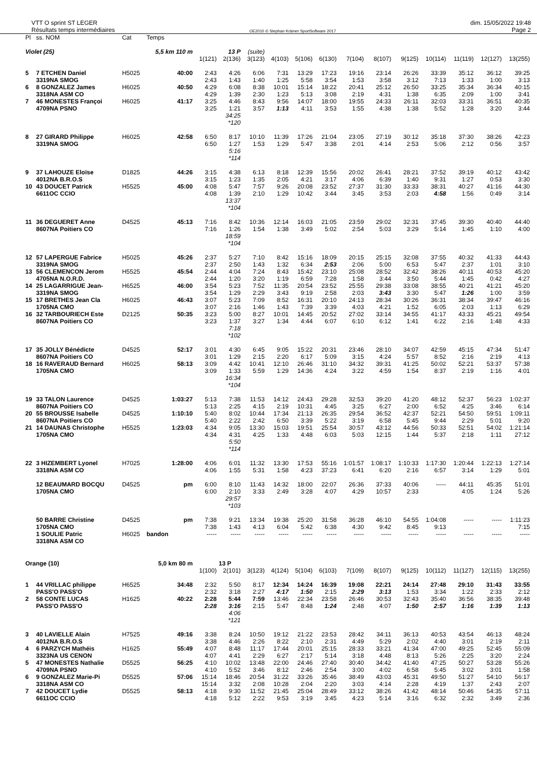VTT O sprint ST LEGER
Résultats temps intermédiaires
OE2010 © Stephan Krämer SportSoftware 2017
dim. 15/05/2022 19:48
Page 2
| Pl | ss. NOM | Cat | Temps | | | | | | | | | | | | | | |
| --- | --- | --- | --- | --- | --- | --- | --- | --- | --- | --- | --- | --- | --- | --- | --- | --- | --- |
| Violet (25) | | | 5,5 km 110 m | | 13 P | (suite) | | | | | | | | | | | |
| | | | | 1(121) | 2(136) | 3(123) | 4(103) | 5(106) | 6(130) | 7(104) | 8(107) | 9(125) | 10(114) | 11(119) | 12(127) | 13(255) | |
| 5 | 7 ETCHEN Daniel | H5025 | 40:00 | 2:43 | 4:26 | 6:06 | 7:31 | 13:29 | 17:23 | 19:16 | 23:14 | 26:26 | 33:39 | 35:12 | 36:12 | 39:25 | |
| | 3319NA SMOG | | | 2:43 | 1:43 | 1:40 | 1:25 | 5:58 | 3:54 | 1:53 | 3:58 | 3:12 | 7:13 | 1:33 | 1:00 | 3:13 | |
| 6 | 8 GONZALEZ James | H6025 | 40:50 | 4:29 | 6:08 | 8:38 | 10:01 | 15:14 | 18:22 | 20:41 | 25:12 | 26:50 | 33:25 | 35:34 | 36:34 | 40:15 | |
| | 3318NA ASM CO | | | 4:29 | 1:39 | 2:30 | 1:23 | 5:13 | 3:08 | 2:19 | 4:31 | 1:38 | 6:35 | 2:09 | 1:00 | 3:41 | |
| 7 | 46 MONESTES Françoi | H6025 | 41:17 | 3:25 | 4:46 | 8:43 | 9:56 | 14:07 | 18:00 | 19:55 | 24:33 | 26:11 | 32:03 | 33:31 | 36:51 | 40:35 | |
| | 4709NA PSNO | | | 3:25 | 1:21 | 3:57 | 1:13 | 4:11 | 3:53 | 1:55 | 4:38 | 1:38 | 5:52 | 1:28 | 3:20 | 3:44 | |
| | | | | | 34:25 *120 | | | | | | | | | | | | |
| 8 | 27 GIRARD Philippe | H6025 | 42:58 | 6:50 | 8:17 | 10:10 | 11:39 | 17:26 | 21:04 | 23:05 | 27:19 | 30:12 | 35:18 | 37:30 | 38:26 | 42:23 | |
| | 3319NA SMOG | | | 6:50 | 1:27 | 1:53 | 1:29 | 5:47 | 3:38 | 2:01 | 4:14 | 2:53 | 5:06 | 2:12 | 0:56 | 3:57 | |
| | | | | | 5:16 *114 | | | | | | | | | | | | |
| 9 | 37 LAHOUZE Eloïse | D1825 | 44:26 | 3:15 | 4:38 | 6:13 | 8:18 | 12:39 | 15:56 | 20:02 | 26:41 | 28:21 | 37:52 | 39:19 | 40:12 | 43:42 | |
| | 4012NA B.R.O.S | | | 3:15 | 1:23 | 1:35 | 2:05 | 4:21 | 3:17 | 4:06 | 6:39 | 1:40 | 9:31 | 1:27 | 0:53 | 3:30 | |
| 10 | 43 DOUCET Patrick | H5525 | 45:00 | 4:08 | 5:47 | 7:57 | 9:26 | 20:08 | 23:52 | 27:37 | 31:30 | 33:33 | 38:31 | 40:27 | 41:16 | 44:30 | |
| | 6611OC CCIO | | | 4:08 | 1:39 | 2:10 | 1:29 | 10:42 | 3:44 | 3:45 | 3:53 | 2:03 | 4:58 | 1:56 | 0:49 | 3:14 | |
| | | | | | 13:37 *104 | | | | | | | | | | | | |
| 11 | 36 DEGUERET Anne | D4525 | 45:13 | 7:16 | 8:42 | 10:36 | 12:14 | 16:03 | 21:05 | 23:59 | 29:02 | 32:31 | 37:45 | 39:30 | 40:40 | 44:40 | |
| | 8607NA Poitiers CO | | | 7:16 | 1:26 | 1:54 | 1:38 | 3:49 | 5:02 | 2:54 | 5:03 | 3:29 | 5:14 | 1:45 | 1:10 | 4:00 | |
| | | | | | 18:59 *104 | | | | | | | | | | | | |
| 12 | 57 LAPERGUE Fabrice | H5025 | 45:26 | 2:37 | 5:27 | 7:10 | 8:42 | 15:16 | 18:09 | 20:15 | 25:15 | 32:08 | 37:55 | 40:32 | 41:33 | 44:43 | |
| | 3319NA SMOG | | | 2:37 | 2:50 | 1:43 | 1:32 | 6:34 | 2:53 | 2:06 | 5:00 | 6:53 | 5:47 | 2:37 | 1:01 | 3:10 | |
| 13 | 56 CLEMENCON Jerom | H5525 | 45:54 | 2:44 | 4:04 | 7:24 | 8:43 | 15:42 | 23:10 | 25:08 | 28:52 | 32:42 | 38:26 | 40:11 | 40:53 | 45:20 | |
| | 4705NA N.O.R.D. | | | 2:44 | 1:20 | 3:20 | 1:19 | 6:59 | 7:28 | 1:58 | 3:44 | 3:50 | 5:44 | 1:45 | 0:42 | 4:27 | |
| 14 | 25 LAGARRIGUE Jean- | H6525 | 46:00 | 3:54 | 5:23 | 7:52 | 11:35 | 20:54 | 23:52 | 25:55 | 29:38 | 33:08 | 38:55 | 40:21 | 41:21 | 45:20 | |
| | 3319NA SMOG | | | 3:54 | 1:29 | 2:29 | 3:43 | 9:19 | 2:58 | 2:03 | 3:43 | 3:30 | 5:47 | 1:26 | 1:00 | 3:59 | |
| 15 | 17 BRETHES Jean Cla | H6025 | 46:43 | 3:07 | 5:23 | 7:09 | 8:52 | 16:31 | 20:10 | 24:13 | 28:34 | 30:26 | 36:31 | 38:34 | 39:47 | 46:16 | |
| | 1705NA CMO | | | 3:07 | 2:16 | 1:46 | 1:43 | 7:39 | 3:39 | 4:03 | 4:21 | 1:52 | 6:05 | 2:03 | 1:13 | 6:29 | |
| 16 | 32 TARBOURIECH Este | D2125 | 50:35 | 3:23 | 5:00 | 8:27 | 10:01 | 14:45 | 20:52 | 27:02 | 33:14 | 34:55 | 41:17 | 43:33 | 45:21 | 49:54 | |
| | 8607NA Poitiers CO | | | 3:23 | 1:37 | 3:27 | 1:34 | 4:44 | 6:07 | 6:10 | 6:12 | 1:41 | 6:22 | 2:16 | 1:48 | 4:33 | |
| | | | | | 7:18 *102 | | | | | | | | | | | | |
| 17 | 35 JOLLY Bénédicte | D4525 | 52:17 | 3:01 | 4:30 | 6:45 | 9:05 | 15:22 | 20:31 | 23:46 | 28:10 | 34:07 | 42:59 | 45:15 | 47:34 | 51:47 | |
| | 8607NA Poitiers CO | | | 3:01 | 1:29 | 2:15 | 2:20 | 6:17 | 5:09 | 3:15 | 4:24 | 5:57 | 8:52 | 2:16 | 2:19 | 4:13 | |
| 18 | 16 RAVERAUD Bernard | H6025 | 58:13 | 3:09 | 4:42 | 10:41 | 12:10 | 26:46 | 31:10 | 34:32 | 39:31 | 41:25 | 50:02 | 52:21 | 53:37 | 57:38 | |
| | 1705NA CMO | | | 3:09 | 1:33 | 5:59 | 1:29 | 14:36 | 4:24 | 3:22 | 4:59 | 1:54 | 8:37 | 2:19 | 1:16 | 4:01 | |
| | | | | | 16:34 *104 | | | | | | | | | | | | |
| 19 | 33 TALON Laurence | D4525 | 1:03:27 | 5:13 | 7:38 | 11:53 | 14:12 | 24:43 | 29:28 | 32:53 | 39:20 | 41:20 | 48:12 | 52:37 | 56:23 | 1:02:37 | |
| | 8607NA Poitiers CO | | | 5:13 | 2:25 | 4:15 | 2:19 | 10:31 | 4:45 | 3:25 | 6:27 | 2:00 | 6:52 | 4:25 | 3:46 | 6:14 | |
| 20 | 55 BROUSSE Isabelle | D4525 | 1:10:10 | 5:40 | 8:02 | 10:44 | 17:34 | 21:13 | 26:35 | 29:54 | 36:52 | 42:37 | 52:21 | 54:50 | 59:51 | 1:09:11 | |
| | 8607NA Poitiers CO | | | 5:40 | 2:22 | 2:42 | 6:50 | 3:39 | 5:22 | 3:19 | 6:58 | 5:45 | 9:44 | 2:29 | 5:01 | 9:20 | |
| 21 | 14 DAUNAS Christophe | H5525 | 1:23:03 | 4:34 | 9:05 | 13:30 | 15:03 | 19:51 | 25:54 | 30:57 | 43:12 | 44:56 | 50:33 | 52:51 | 54:02 | 1:21:14 | |
| | 1705NA CMO | | | 4:34 | 4:31 | 4:25 | 1:33 | 4:48 | 6:03 | 5:03 | 12:15 | 1:44 | 5:37 | 2:18 | 1:11 | 27:12 | |
| | | | | | 5:50 *114 | | | | | | | | | | | | |
| 22 | 3 HIZEMBERT Lyonel | H7025 | 1:28:00 | 4:06 | 6:01 | 11:32 | 13:30 | 17:53 | 55:16 | 1:01:57 | 1:08:17 | 1:10:33 | 1:17:30 | 1:20:44 | 1:22:13 | 1:27:14 | |
| | 3318NA ASM CO | | | 4:06 | 1:55 | 5:31 | 1:58 | 4:23 | 37:23 | 6:41 | 6:20 | 2:16 | 6:57 | 3:14 | 1:29 | 5:01 | |
| | 12 BEAUMARD BOCQU | D4525 | pm | 6:00 | 8:10 | 11:43 | 14:32 | 18:00 | 22:07 | 26:36 | 37:33 | 40:06 | ----- | 44:11 | 45:35 | 51:01 | |
| | 1705NA CMO | | | 6:00 | 2:10 | 3:33 | 2:49 | 3:28 | 4:07 | 4:29 | 10:57 | 2:33 | | 4:05 | 1:24 | 5:26 | |
| | | | | | 29:57 *103 | | | | | | | | | | | | |
| | 50 BARRE Christine | D4525 | pm | 7:38 | 9:21 | 13:34 | 19:38 | 25:20 | 31:58 | 36:28 | 46:10 | 54:55 | 1:04:08 | ----- | ----- | 1:11:23 | |
| | 1705NA CMO | | | 7:38 | 1:43 | 4:13 | 6:04 | 5:42 | 6:38 | 4:30 | 9:42 | 8:45 | 9:13 | | | 7:15 | |
| | 1 SOULIE Patric | H6025 | bandon | ----- | ----- | ----- | ----- | ----- | ----- | ----- | ----- | ----- | ----- | ----- | ----- | ----- | |
| | 3318NA ASM CO | | | | | | | | | | | | | | | | |
| Orange (10) | | | 5,0 km 80 m | | 13 P | | | | | | | | | | | | |
| | | | | 1(100) | 2(101) | 3(123) | 4(124) | 5(104) | 6(103) | 7(109) | 8(107) | 9(125) | 10(112) | 11(127) | 12(115) | 13(255) | |
| 1 | 44 VRILLAC philippe | H6525 | 34:48 | 2:32 | 5:50 | 8:17 | 12:34 | 14:24 | 16:39 | 19:08 | 22:21 | 24:14 | 27:48 | 29:10 | 31:43 | 33:55 | |
| | PASS'O PASS'O | | | 2:32 | 3:18 | 2:27 | 4:17 | 1:50 | 2:15 | 2:29 | 3:13 | 1:53 | 3:34 | 1:22 | 2:33 | 2:12 | |
| 2 | 58 CONTE LUCAS | H1625 | 40:22 | 2:28 | 5:44 | 7:59 | 13:46 | 22:34 | 23:58 | 26:46 | 30:53 | 32:43 | 35:40 | 36:56 | 38:35 | 39:48 | |
| | PASS'O PASS'O | | | 2:28 | 3:16 | 2:15 | 5:47 | 8:48 | 1:24 | 2:48 | 4:07 | 1:50 | 2:57 | 1:16 | 1:39 | 1:13 | |
| | | | | | 4:06 *121 | | | | | | | | | | | | |
| 3 | 40 LAVIELLE Alain | H7525 | 49:16 | 3:38 | 8:24 | 10:50 | 19:12 | 21:22 | 23:53 | 28:42 | 34:11 | 36:13 | 40:53 | 43:54 | 46:13 | 48:24 | |
| | 4012NA B.R.O.S | | | 3:38 | 4:46 | 2:26 | 8:22 | 2:10 | 2:31 | 4:49 | 5:29 | 2:02 | 4:40 | 3:01 | 2:19 | 2:11 | |
| 4 | 6 PARZYCH Mathéis | H1625 | 55:49 | 4:07 | 8:48 | 11:17 | 17:44 | 20:01 | 25:15 | 28:33 | 33:21 | 41:34 | 47:00 | 49:25 | 52:45 | 55:09 | |
| | 3323NA US CENON | | | 4:07 | 4:41 | 2:29 | 6:27 | 2:17 | 5:14 | 3:18 | 4:48 | 8:13 | 5:26 | 2:25 | 3:20 | 2:24 | |
| 5 | 47 MONESTES Nathalie | D5525 | 56:25 | 4:10 | 10:02 | 13:48 | 22:00 | 24:46 | 27:40 | 30:40 | 34:42 | 41:40 | 47:25 | 50:27 | 53:28 | 55:26 | |
| | 4709NA PSNO | | | 4:10 | 5:52 | 3:46 | 8:12 | 2:46 | 2:54 | 3:00 | 4:02 | 6:58 | 5:45 | 3:02 | 3:01 | 1:58 | |
| 6 | 9 GONZALEZ Marie-Pi | D5525 | 57:06 | 15:14 | 18:46 | 20:54 | 31:22 | 33:26 | 35:46 | 38:49 | 43:03 | 45:31 | 49:50 | 51:27 | 54:10 | 56:17 | |
| | 3318NA ASM CO | | | 15:14 | 3:32 | 2:08 | 10:28 | 2:04 | 2:20 | 3:03 | 4:14 | 2:28 | 4:19 | 1:37 | 2:43 | 2:07 | |
| 7 | 42 DOUCET Lydie | D5525 | 58:13 | 4:18 | 9:30 | 11:52 | 21:45 | 25:04 | 28:49 | 33:12 | 38:26 | 41:42 | 48:14 | 50:46 | 54:35 | 57:11 | |
| | 6611OC CCIO | | | 4:18 | 5:12 | 2:22 | 9:53 | 3:19 | 3:45 | 4:23 | 5:14 | 3:16 | 6:32 | 2:32 | 3:49 | 2:36 | |